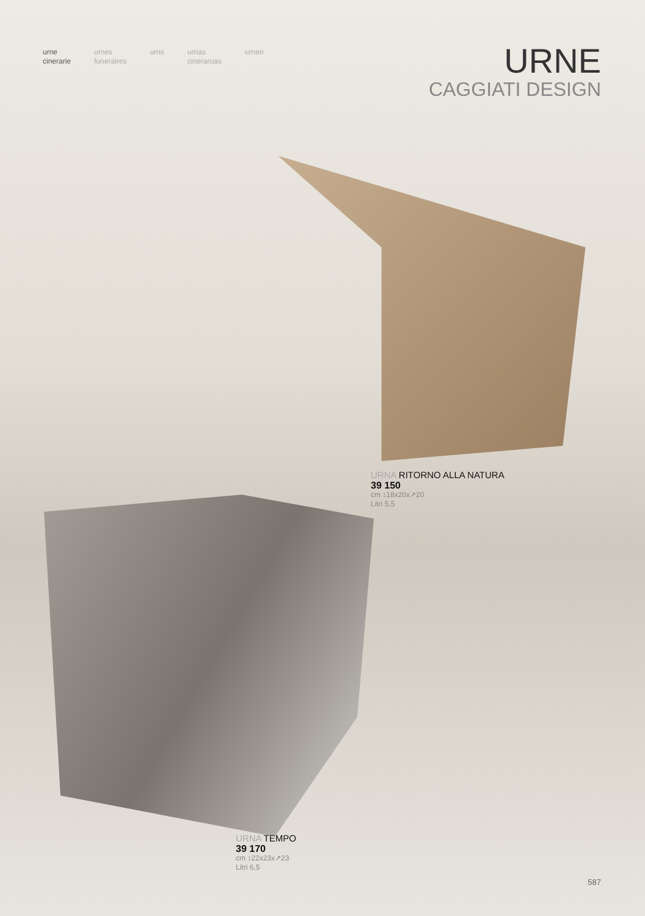urne
cinerarie
urnes
funeraires
urns urnas
cineraruas
urnen
URNE
CAGGIATI DESIGN
URNA RITORNO ALLA NATURA
39 150
cm ↕18x20x↗20
Litri 5,5
URNA TEMPO
39 170
cm ↕22x23x↗23
Litri 6,5
587